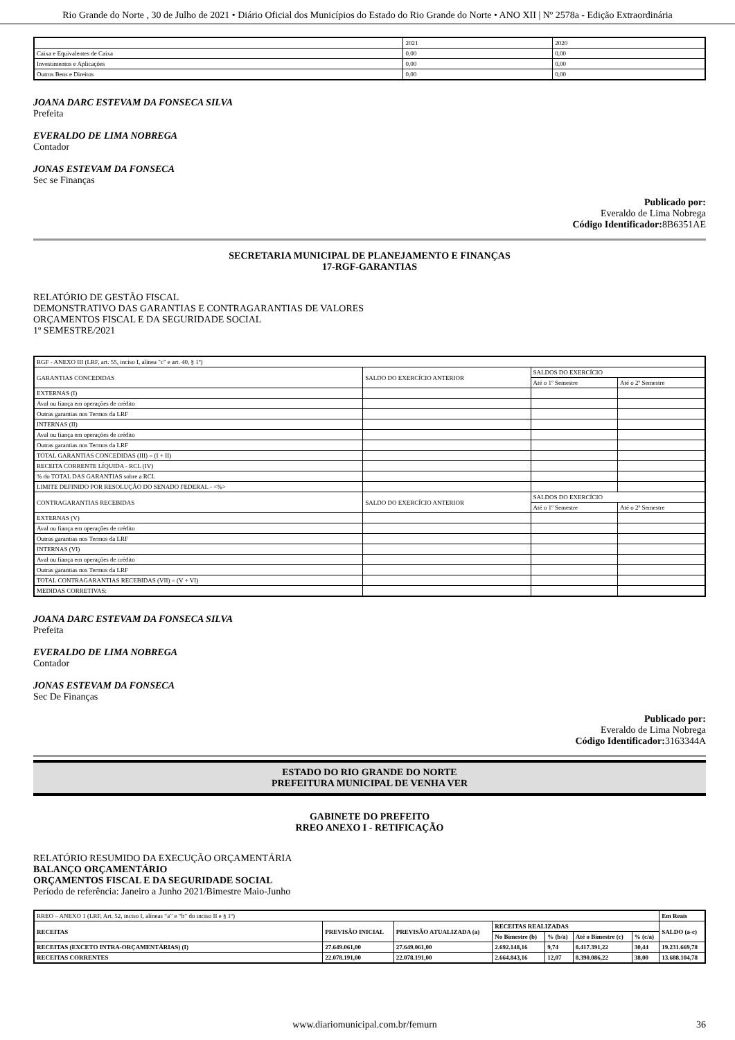Rio Grande do Norte , 30 de Julho de 2021 • Diário Oficial dos Municípios do Estado do Rio Grande do Norte • ANO XII | Nº 2578a - Edição Extraordinária
| | 2021 | 2020 |
| --- | --- | --- |
| Caixa e Equivalentes de Caixa | 0,00 | 0,00 |
| Investimentos e Aplicações | 0,00 | 0,00 |
| Outros Bens e Direitos | 0,00 | 0,00 |
JOANA DARC ESTEVAM DA FONSECA SILVA
Prefeita
EVERALDO DE LIMA NOBREGA
Contador
JONAS ESTEVAM DA FONSECA
Sec se Finanças
Publicado por:
Everaldo de Lima Nobrega
Código Identificador: 8B6351AE
SECRETARIA MUNICIPAL DE PLANEJAMENTO E FINANÇAS
17-RGF-GARANTIAS
RELATÓRIO DE GESTÃO FISCAL
DEMONSTRATIVO DAS GARANTIAS E CONTRAGARANTIAS DE VALORES
ORÇAMENTOS FISCAL E DA SEGURIDADE SOCIAL
1º SEMESTRE/2021
| RGF - ANEXO III (LRF, art. 55, inciso I, alínea "c" e art. 40, § 1º) | | | |
| GARANTIAS CONCEDIDAS | SALDO DO EXERCÍCIO ANTERIOR | SALDOS DO EXERCÍCIO | |
| | | Até o 1º Semestre | Até o 2º Semestre |
| EXTERNAS (I) | | | |
| Aval ou fiança em operações de crédito | | | |
| Outras garantias nos Termos da LRF | | | |
| INTERNAS (II) | | | |
| Aval ou fiança em operações de crédito | | | |
| Outras garantias nos Termos da LRF | | | |
| TOTAL GARANTIAS CONCEDIDAS (III) = (I + II) | | | |
| RECEITA CORRENTE LÍQUIDA - RCL (IV) | | | |
| % do TOTAL DAS GARANTIAS sobre a RCL | | | |
| LIMITE DEFINIDO POR RESOLUÇÃO DO SENADO FEDERAL - <%> | | | |
| CONTRAGARANTIAS RECEBIDAS | SALDO DO EXERCÍCIO ANTERIOR | SALDOS DO EXERCÍCIO | |
| | | Até o 1º Semestre | Até o 2º Semestre |
| EXTERNAS (V) | | | |
| Aval ou fiança em operações de crédito | | | |
| Outras garantias nos Termos da LRF | | | |
| INTERNAS (VI) | | | |
| Aval ou fiança em operações de crédito | | | |
| Outras garantias nos Termos da LRF | | | |
| TOTAL CONTRAGARANTIAS RECEBIDAS (VII) = (V + VI) | | | |
| MEDIDAS CORRETIVAS: | | | |
JOANA DARC ESTEVAM DA FONSECA SILVA
Prefeita
EVERALDO DE LIMA NOBREGA
Contador
JONAS ESTEVAM DA FONSECA
Sec De Finanças
Publicado por:
Everaldo de Lima Nobrega
Código Identificador: 3163344A
ESTADO DO RIO GRANDE DO NORTE
PREFEITURA MUNICIPAL DE VENHA VER
GABINETE DO PREFEITO
RREO ANEXO I - RETIFICAÇÃO
RELATÓRIO RESUMIDO DA EXECUÇÃO ORÇAMENTÁRIA
BALANÇO ORÇAMENTÁRIO
ORÇAMENTOS FISCAL E DA SEGURIDADE SOCIAL
Período de referência: Janeiro a Junho 2021/Bimestre Maio-Junho
| RREO – ANEXO 1 (LRF, Art. 52, inciso I, alíneas “a” e “b” do inciso II e § 1º) | | | | | | | Em Reais |
| RECEITAS | PREVISÃO INICIAL | PREVISÃO ATUALIZADA (a) | RECEITAS REALIZADAS | | | | SALDO (a-c) |
| | | | No Bimestre (b) | % (b/a) | Até o Bimestre (c) | % (c/a) | |
| RECEITAS (EXCETO INTRA-ORÇAMENTÁRIAS) (I) | 27.649.061,00 | 27.649.061,00 | 2.692.148,16 | 9,74 | 8.417.391,22 | 30,44 | 19.231.669,78 |
| RECEITAS CORRENTES | 22.078.191,00 | 22.078.191,00 | 2.664.843,16 | 12,07 | 8.390.086,22 | 38,00 | 13.688.104,78 |
www.diariomunicipal.com.br/femurn 36